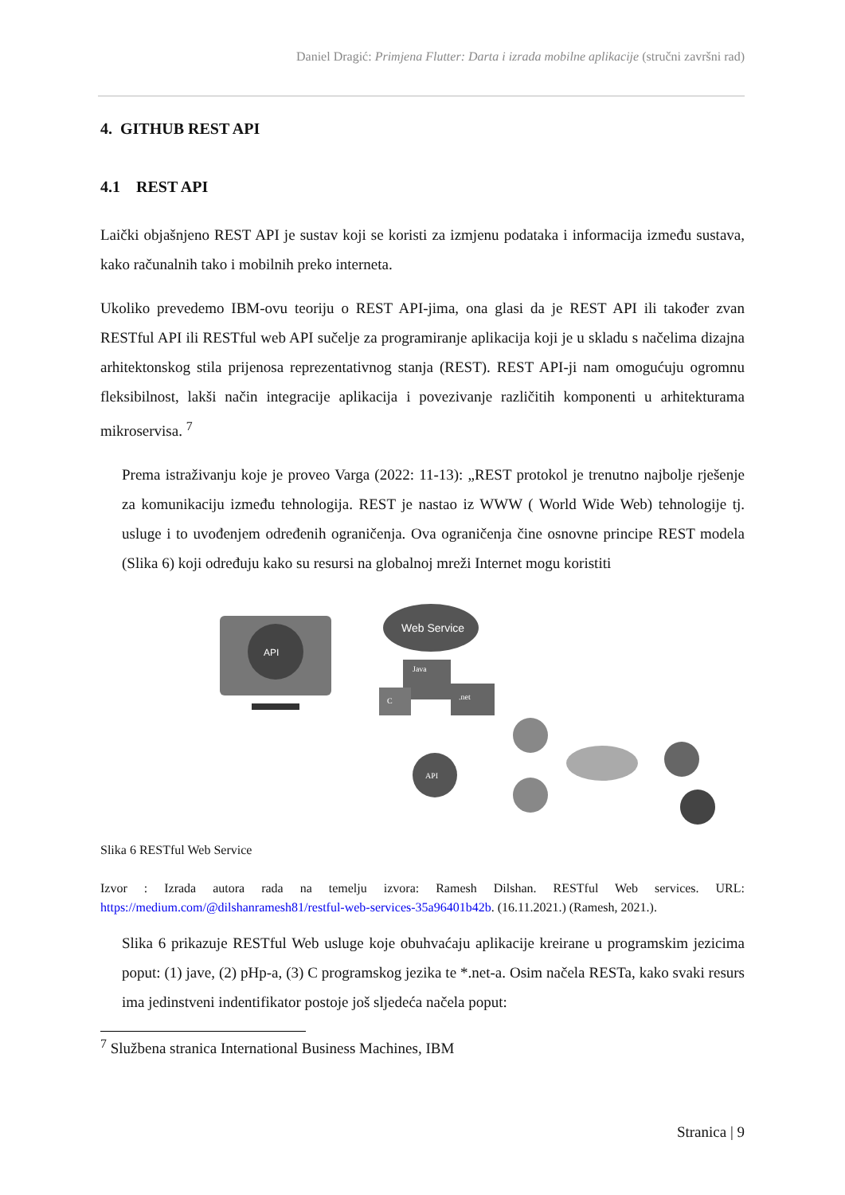Daniel Dragić: Primjena Flutter: Darta i izrada mobilne aplikacije (stručni završni rad)
4. GITHUB REST API
4.1 REST API
Laički objašnjeno REST API je sustav koji se koristi za izmjenu podataka i informacija između sustava, kako računalnih tako i mobilnih preko interneta.
Ukoliko prevedemo IBM-ovu teoriju o REST API-jima, ona glasi da je REST API ili također zvan RESTful API ili RESTful web API sučelje za programiranje aplikacija koji je u skladu s načelima dizajna arhitektonskog stila prijenosa reprezentativnog stanja (REST). REST API-ji nam omogućuju ogromnu fleksibilnost, lakši način integracije aplikacija i povezivanje različitih komponenti u arhitekturama mikroservisa. <sup>7</sup>
Prema istraživanju koje je proveo Varga (2022: 11-13): „REST protokol je trenutno najbolje rješenje za komunikaciju između tehnologija. REST je nastao iz WWW ( World Wide Web) tehnologije tj. usluge i to uvođenjem određenih ograničenja. Ova ograničenja čine osnovne principe REST modela (Slika 6) koji određuju kako su resursi na globalnoj mreži Internet mogu koristiti
API
Web Service
Java
.net
C
API
Slika 6 RESTful Web Service
Izvor : Izrada autora rada na temelju izvora: Ramesh Dilshan. RESTful Web services. URL: https://medium.com/@dilshanramesh81/restful-web-services-35a96401b42b. (16.11.2021.) (Ramesh, 2021.).
Slika 6 prikazuje RESTful Web usluge koje obuhvaćaju aplikacije kreirane u programskim jezicima poput: (1) jave, (2) pHp-a, (3) C programskog jezika te *.net-a. Osim načela RESTa, kako svaki resurs ima jedinstveni indentifikator postoje još sljedeća načela poput:
<sup>7</sup> Službena stranica International Business Machines, IBM
Stranica | 9